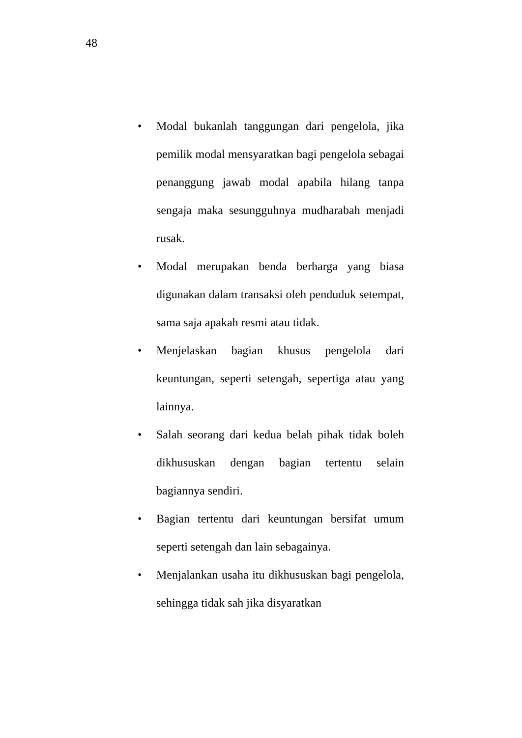48
• Modal bukanlah tanggungan dari pengelola, jika pemilik modal mensyaratkan bagi pengelola sebagai penanggung jawab modal apabila hilang tanpa sengaja maka sesungguhnya mudharabah menjadi rusak.
• Modal merupakan benda berharga yang biasa digunakan dalam transaksi oleh penduduk setempat, sama saja apakah resmi atau tidak.
• Menjelaskan bagian khusus pengelola dari keuntungan, seperti setengah, sepertiga atau yang lainnya.
• Salah seorang dari kedua belah pihak tidak boleh dikhususkan dengan bagian tertentu selain bagiannya sendiri.
• Bagian tertentu dari keuntungan bersifat umum seperti setengah dan lain sebagainya.
• Menjalankan usaha itu dikhususkan bagi pengelola, sehingga tidak sah jika disyaratkan